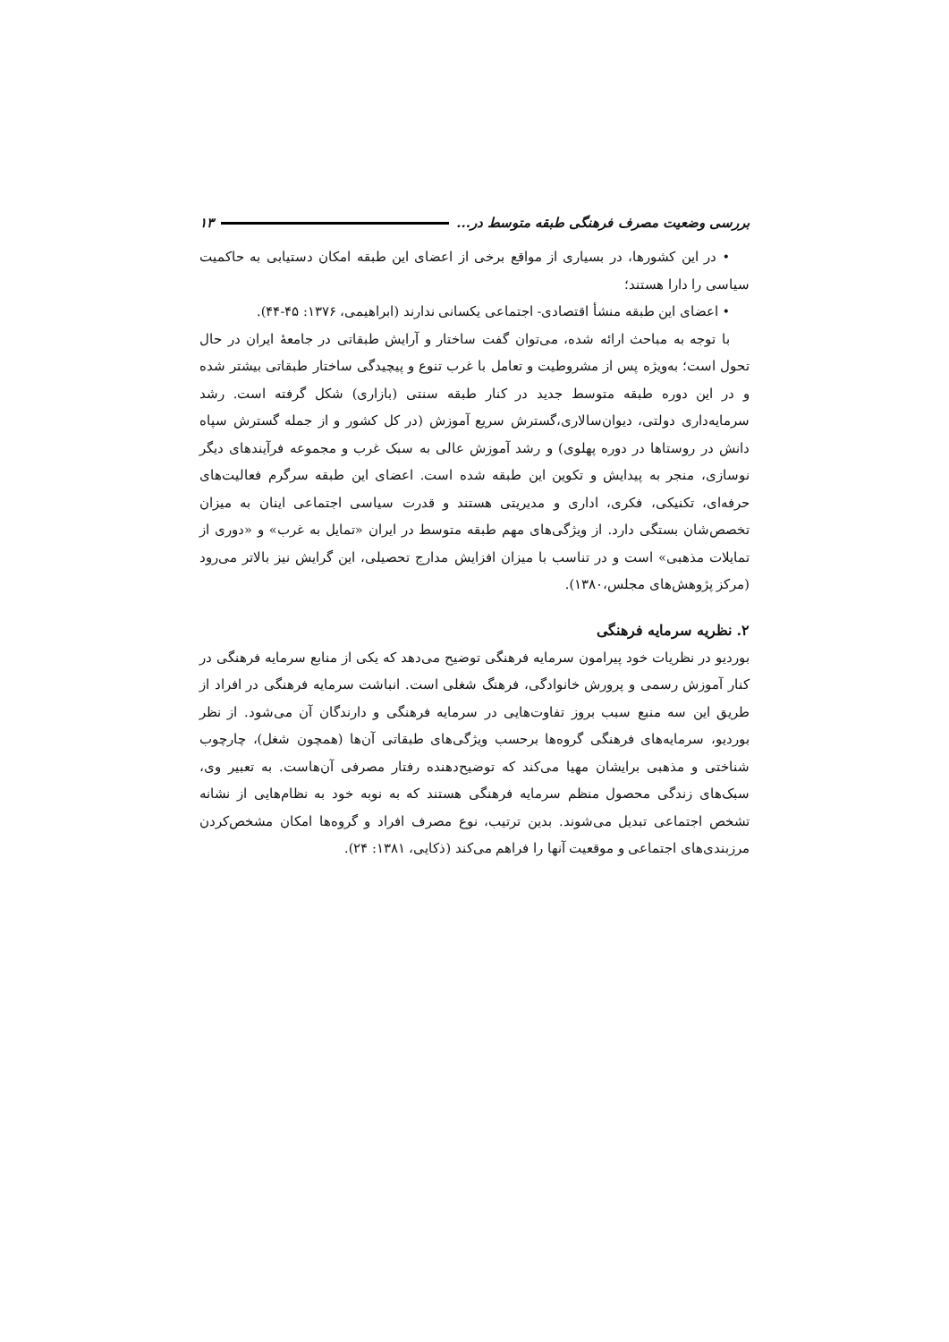بررسی وضعیت مصرف فرهنگی طبقه متوسط در... ۱۳
• در این کشورها، در بسیاری از مواقع برخی از اعضای این طبقه امکان دستیابی به حاکمیت سیاسی را دارا هستند؛
• اعضای این طبقه منشأ اقتصادی- اجتماعی یکسانی ندارند (ابراهیمی، ۱۳۷۶: ۴۵-۴۴).
با توجه به مباحث ارائه شده، می‌توان گفت ساختار و آرایش طبقاتی در جامعهٔ ایران در حال تحول است؛ به‌ویژه پس از مشروطیت و تعامل با غرب تنوع و پیچیدگی ساختار طبقاتی بیشتر شده و در این دوره طبقه متوسط جدید در کنار طبقه سنتی (بازاری) شکل گرفته است. رشد سرمایه‌داری دولتی، دیوان‌سالاری،گسترش سریع آموزش (در کل کشور و از جمله گسترش سپاه دانش در روستاها در دوره پهلوی) و رشد آموزش عالی به سبک غرب و مجموعه فرآیندهای دیگر نوسازی، منجر به پیدایش و تکوین این طبقه شده است. اعضای این طبقه سرگرم فعالیت‌های حرفه‌ای، تکنیکی، فکری، اداری و مدیریتی هستند و قدرت سیاسی اجتماعی اینان به میزان تخصص‌شان بستگی دارد. از ویژگی‌های مهم طبقه متوسط در ایران «تمایل به غرب» و «دوری از تمایلات مذهبی» است و در تناسب با میزان افزایش مدارج تحصیلی، این گرایش نیز بالاتر می‌رود (مرکز پژوهش‌های مجلس،۱۳۸۰).
۲. نظریه سرمایه فرهنگی
بوردیو در نظریات خود پیرامون سرمایه فرهنگی توضیح می‌دهد که یکی از منابع سرمایه فرهنگی در کنار آموزش رسمی و پرورش خانوادگی، فرهنگ شغلی است. انباشت سرمایه فرهنگی در افراد از طریق این سه منبع سبب بروز تفاوت‌هایی در سرمایه فرهنگی و دارندگان آن می‌شود. از نظر بوردیو، سرمایه‌های فرهنگی گروه‌ها برحسب ویژگی‌های طبقاتی آن‌ها (همچون شغل)، چارچوب شناختی و مذهبی برایشان مهیا می‌کند که توضیح‌دهنده رفتار مصرفی آن‌هاست. به تعبیر وی، سبک‌های زندگی محصول منظم سرمایه فرهنگی هستند که به نوبه خود به نظام‌هایی از نشانه تشخص اجتماعی تبدیل می‌شوند. بدین ترتیب، نوع مصرف افراد و گروه‌ها امکان مشخص‌کردن مرزبندی‌های اجتماعی و موقعیت آنها را فراهم می‌کند (ذکایی، ۱۳۸۱: ۲۴).